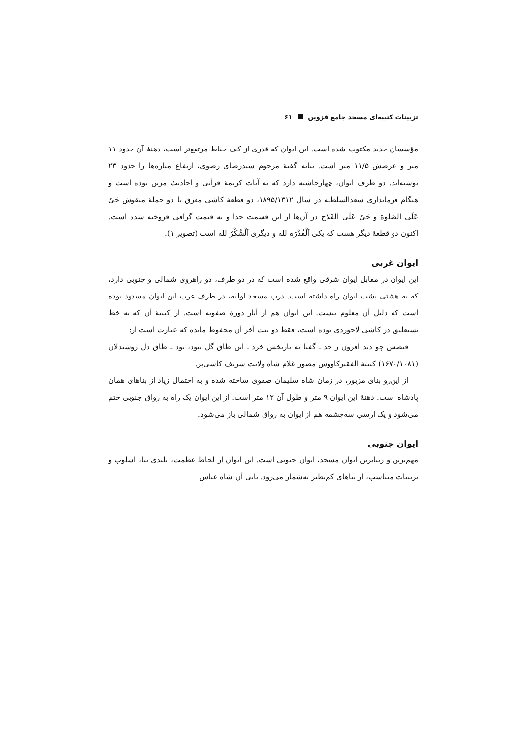تزیینات کتیبه‌ای مسجد جامع قزوین ۶۱
مؤسسان جدید مکتوب شده است. این ایوان که قدری از کف حیاط مرتفع‌تر است، دهنهٔ آن حدود ۱۱ متر و عرضش ۱۱/۵ متر است. بنابه گفتهٔ مرحوم سیدرضای رضوی، ارتفاع مناره‌ها را حدود ۲۳ نوشته‌اند. دو طرف ایوان، چهارحاشیه دارد که به آیات کریمهٔ قرآنی و احادیث مزین بوده است و هنگام فرمانداری سعدالسلطنه در سال ۱۸۹۵/۱۳۱۲، دو قطعهٔ کاشی معرق با دو جملهٔ منقوش حَیٌ عَلَی الصَلوة و حَیٌ عَلَی الفَلاح در آن‌ها از این قسمت جدا و به قیمت گزافی فروخته شده است. اکنون دو قطعهٔ دیگر هست که یکی اَلْقُدْرَة لله و دیگری اَلْشُکْرُ لله است (تصویر ۱).
ایوان غربی
این ایوان در مقابل ایوان شرقی واقع شده است که در دو طرف، دو راهروی شمالی و جنوبی دارد، که به هشتی پشت ایوان راه داشته است. درب مسجد اولیه، در طرف غرب این ایوان مسدود بوده است که دلیل آن معلوم نیست. این ایوان هم از آثار دورهٔ صفویه است. از کتیبهٔ آن که به خط نستعلیق در کاشی لاجوردی بوده است، فقط دو بیت آخر آن محفوظ مانده که عبارت است از:
فیضش چو دید افزون ز حد ـ گفتا به تاریخش خرد ـ این طاق گل نبود، بود ـ طاق دل روشندلان (۱۶۷۰/۱۰۸۱) کتیبهٔ الفقیرکاووس مصور غلام شاه ولایت شریف کاشی‌پز.
از این‌رو بنای مزبور، در زمان شاه سلیمان صفوی ساخته شده و به احتمال زیاد از بناهای همان پادشاه است. دهنهٔ این ایوان ۹ متر و طول آن ۱۲ متر است. از این ایوان یک راه به رواق جنوبی ختم می‌شود و یک ارسیِ سه‌چشمه هم از ایوان به رواق شمالی باز می‌شود.
ایوان جنوبی
مهم‌ترین و زیباترین ایوان مسجد، ایوان جنوبی است. این ایوان از لحاظ عظمت، بلندی بنا، اسلوب و تزیینات متناسب، از بناهای کم‌نظیر به‌شمار می‌رود. بانی آن شاه عباس